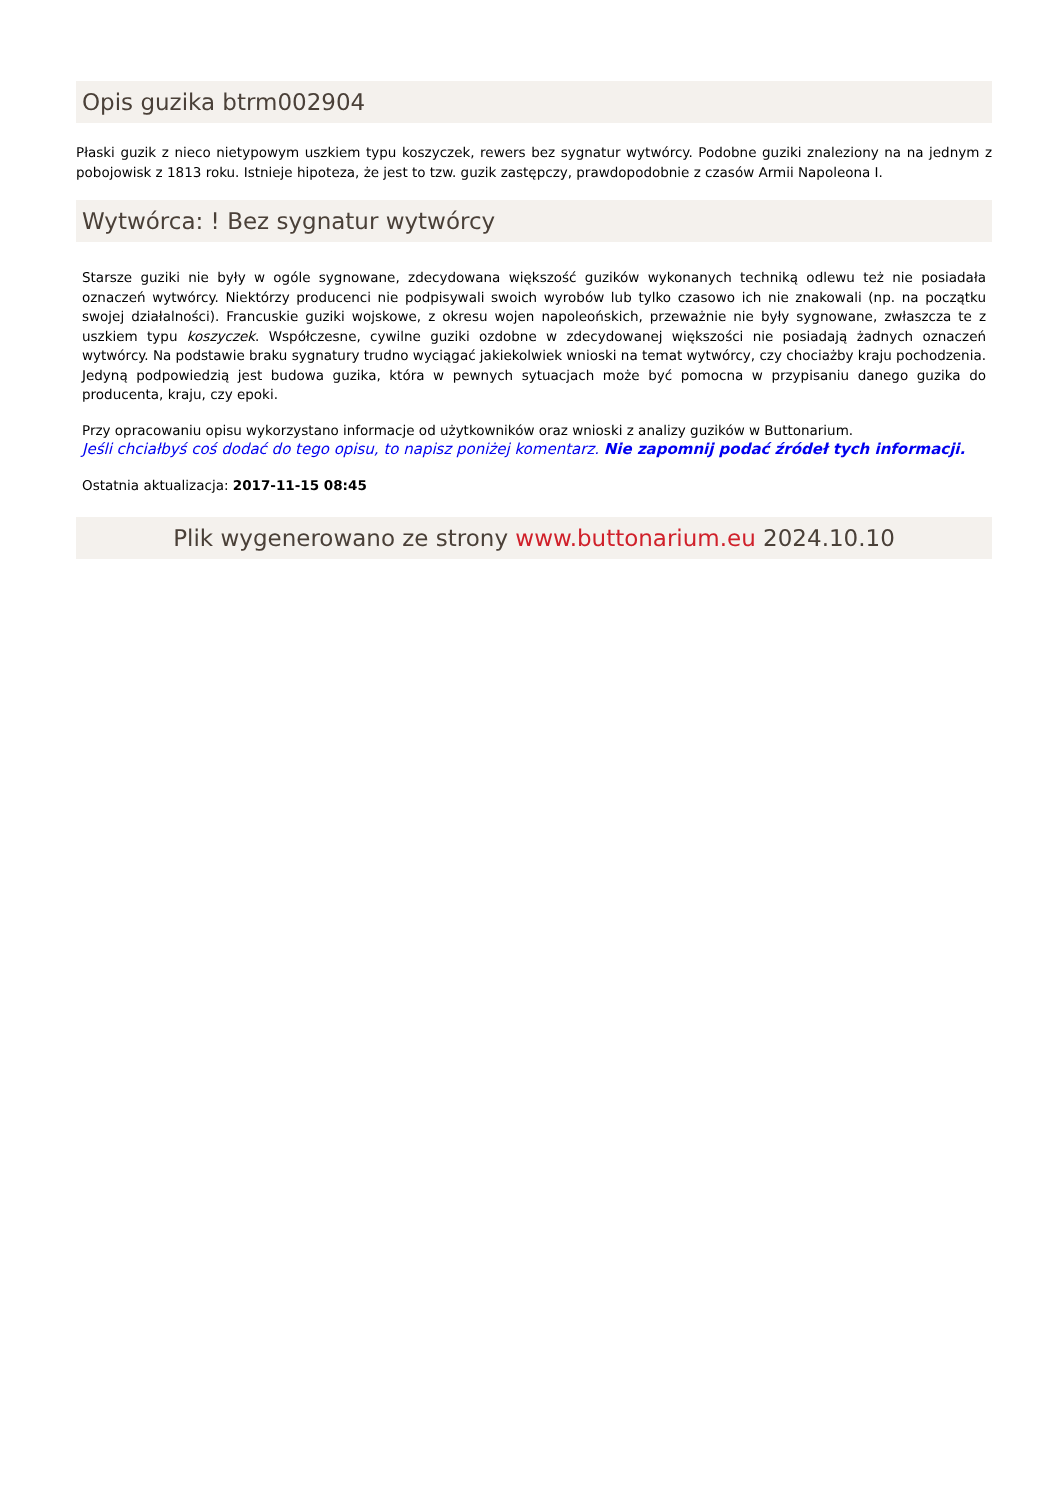Opis guzika btrm002904
Płaski guzik z nieco nietypowym uszkiem typu koszyczek, rewers bez sygnatur wytwórcy. Podobne guziki znaleziony na na jednym z pobojowisk z 1813 roku. Istnieje hipoteza, że jest to tzw. guzik zastępczy, prawdopodobnie z czasów Armii Napoleona I.
Wytwórca: ! Bez sygnatur wytwórcy
Starsze guziki nie były w ogóle sygnowane, zdecydowana większość guzików wykonanych techniką odlewu też nie posiadała oznaczeń wytwórcy. Niektórzy producenci nie podpisywali swoich wyrobów lub tylko czasowo ich nie znakowali (np. na początku swojej działalności). Francuskie guziki wojskowe, z okresu wojen napoleońskich, przeważnie nie były sygnowane, zwłaszcza te z uszkiem typu koszyczek. Współczesne, cywilne guziki ozdobne w zdecydowanej większości nie posiadają żadnych oznaczeń wytwórcy. Na podstawie braku sygnatury trudno wyciągać jakiekolwiek wnioski na temat wytwórcy, czy chociażby kraju pochodzenia. Jedyną podpowiedzią jest budowa guzika, która w pewnych sytuacjach może być pomocna w przypisaniu danego guzika do producenta, kraju, czy epoki.
Przy opracowaniu opisu wykorzystano informacje od użytkowników oraz wnioski z analizy guzików w Buttonarium.
Jeśli chciałbyś coś dodać do tego opisu, to napisz poniżej komentarz. Nie zapomnij podać źródeł tych informacji.
Ostatnia aktualizacja: 2017-11-15 08:45
Plik wygenerowano ze strony www.buttonarium.eu 2024.10.10